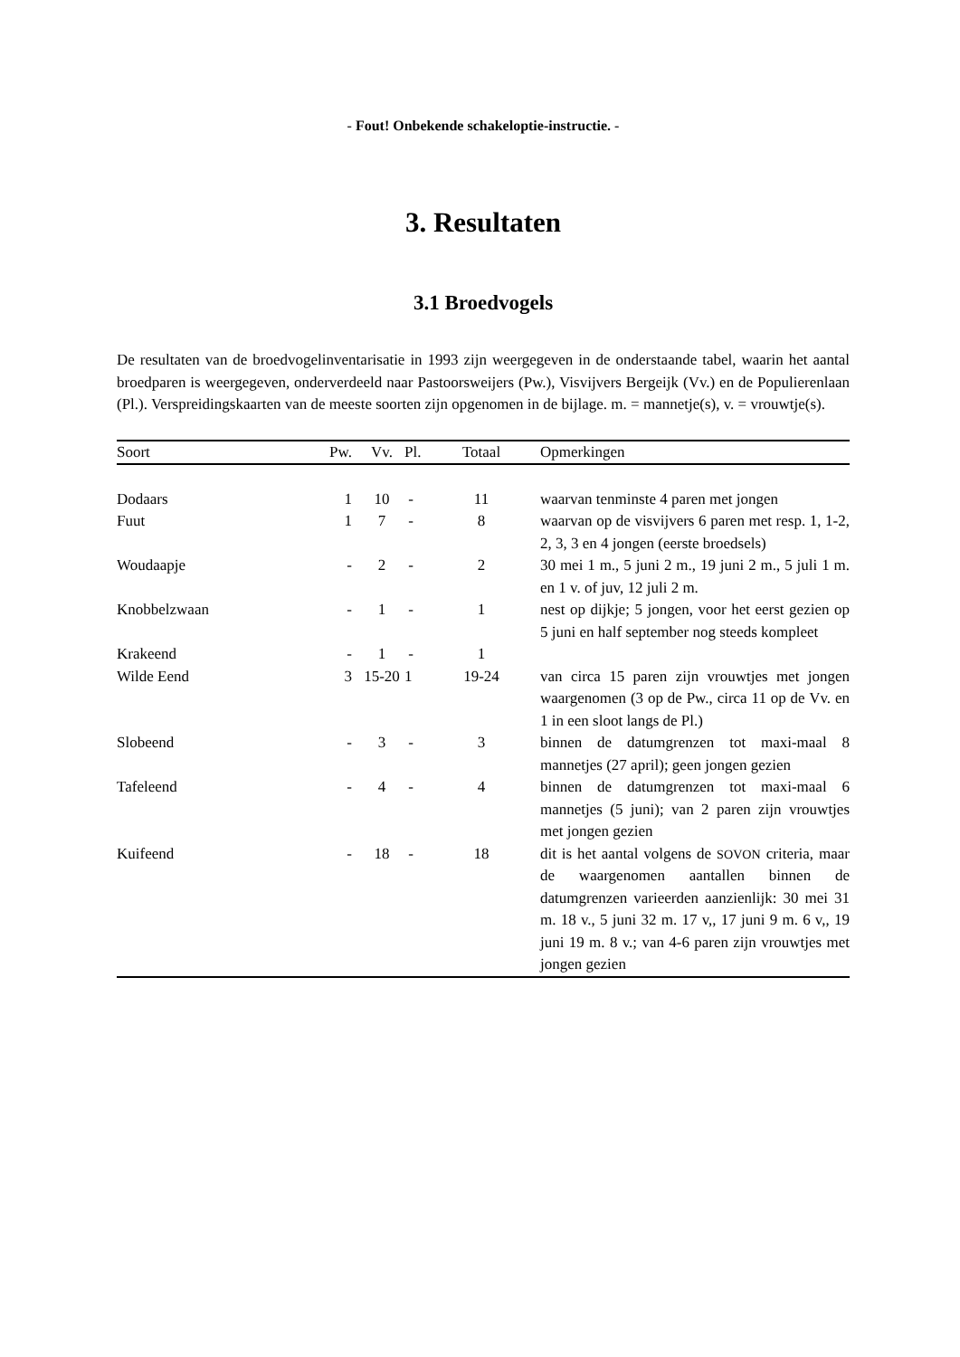- Fout! Onbekende schakeloptie-instructie. -
3. Resultaten
3.1 Broedvogels
De resultaten van de broedvogelinventarisatie in 1993 zijn weergegeven in de onderstaande tabel, waarin het aantal broedparen is weergegeven, onderverdeeld naar Pastoorsweijers (Pw.), Visvijvers Bergeijk (Vv.) en de Populierenlaan (Pl.). Verspreidingskaarten van de meeste soorten zijn opgenomen in de bijlage. m. = mannetje(s), v. = vrouwtje(s).
| Soort | Pw. | Vv. | Pl. | Totaal | Opmerkingen |
| --- | --- | --- | --- | --- | --- |
| Dodaars | 1 | 10 | - | 11 | waarvan tenminste 4 paren met jongen |
| Fuut | 1 | 7 | - | 8 | waarvan op de visvijvers 6 paren met resp. 1, 1-2, 2, 3, 3 en 4 jongen (eerste broedsels) |
| Woudaapje | - | 2 | - | 2 | 30 mei 1 m., 5 juni 2 m., 19 juni 2 m., 5 juli 1 m. en 1 v. of juv, 12 juli 2 m. |
| Knobbelzwaan | - | 1 | - | 1 | nest op dijkje; 5 jongen, voor het eerst gezien op 5 juni en half september nog steeds kompleet |
| Krakeend | - | 1 | - | 1 | |
| Wilde Eend | 3 | 15-20 | 1 | 19-24 | van circa 15 paren zijn vrouwtjes met jongen waargenomen (3 op de Pw., circa 11 op de Vv. en 1 in een sloot langs de Pl.) |
| Slobeend | - | 3 | - | 3 | binnen de datumgrenzen tot maxi-maal 8 mannetjes (27 april); geen jongen gezien |
| Tafeleend | - | 4 | - | 4 | binnen de datumgrenzen tot maxi-maal 6 mannetjes (5 juni); van 2 paren zijn vrouwtjes met jongen gezien |
| Kuifeend | - | 18 | - | 18 | dit is het aantal volgens de SOVON criteria, maar de waargenomen aantallen binnen de datumgrenzen varieerden aanzienlijk: 30 mei 31 m. 18 v., 5 juni 32 m. 17 v,, 17 juni 9 m. 6 v,, 19 juni 19 m. 8 v.; van 4-6 paren zijn vrouwtjes met jongen gezien |